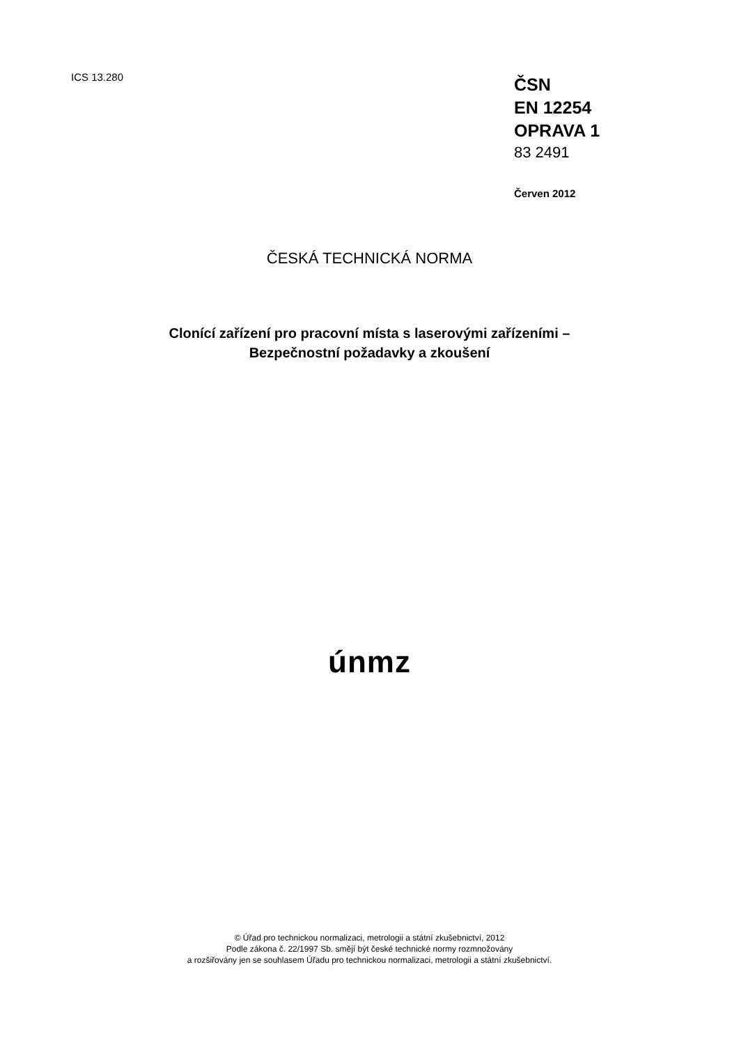ICS 13.280
ČSN
EN 12254
OPRAVA 1
83 2491
Červen 2012
ČESKÁ TECHNICKÁ NORMA
Clonící zařízení pro pracovní místa s laserovými zařízeními –
Bezpečnostní požadavky a zkoušení
únmz
© Úřad pro technickou normalizaci, metrologii a státní zkušebnictví, 2012
Podle zákona č. 22/1997 Sb. smějí být české technické normy rozmnožovány
a rozšiřovány jen se souhlasem Úřadu pro technickou normalizaci, metrologii a státní zkušebnictví.